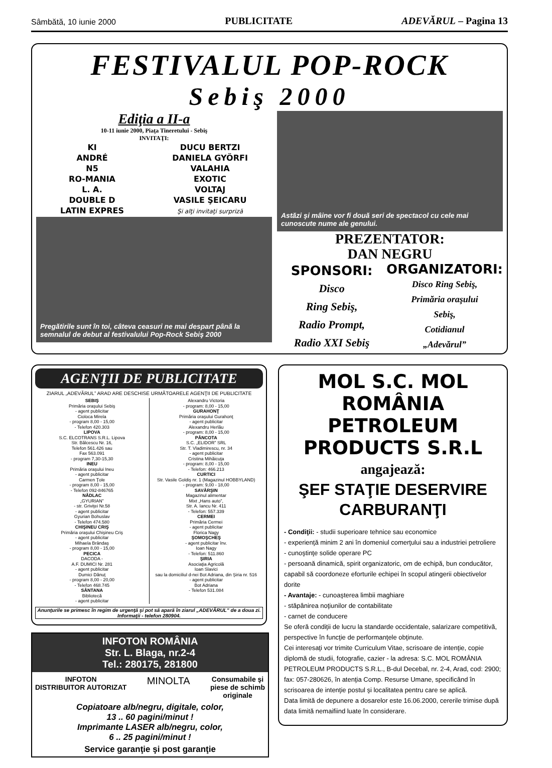Sâmbătă, 10 iunie 2000 PUBLICITATE ADEVĂRUL – Pagina 13
FESTIVALUL POP-ROCK
Sebiş 2000
Ediţia a II-a
10-11 iunie 2000, Piaţa Tineretului - Sebiş
INVITAŢI:
KI
ANDRÉ
N5
RO-MANIA
L. A.
DOUBLE D
LATIN EXPRES
DUCU BERTZI
DANIELA GYÖRFI
VALAHIA
EXOTIC
VOLTAJ
VASILE ŞEICARU
Şi alţi invitaţi surpriză
Pregătirile sunt în toi, câteva ceasuri ne mai despart până la semnalul de debut al festivalului Pop-Rock Sebiş 2000
Astăzi şi mâine vor fi două seri de spectacol cu cele mai cunoscute nume ale genului.
PREZENTATOR:
DAN NEGRU
SPONSORI:
Disco
Ring Sebiş,
Radio Prompt,
Radio XXI Sebiş
ORGANIZATORI:
Disco Ring Sebiş,
Primăria oraşului
Sebiş,
Cotidianul
„Adevărul”
AGENŢII DE PUBLICITATE
ZIARUL „ADEVĂRUL” ARAD ARE DESCHISE URMĂTOARELE AGENŢII DE PUBLICITATE
SEBIŞ
Primăria oraşului Sebiş
- agent publicitar
Cioloca Mirela
- program 8,00 - 15,00
- Telefon 420.303
LIPOVA
S.C. ELCOTRANS S.R.L. Lipova
Str. Bălcescu Nr. 16,
Telefon 561.426 sau
Fax 563.091
- program 7,30-15,30
INEU
Primăria oraşului Ineu
- agent publicitar
Carmen Ţole
- program 8,00 - 15,00
- Telefon 092-846765
NĂDLAC
„GYURIAN”
- str. Griviţei Nr.58
- agent publicitar
Gyurian Bohuslav
- Telefon 474.580
CHIŞINEU CRIŞ
Primăria oraşului Chişineu Criş
- agent publicitar
Mihaela Brândaş
- program 8,00 - 15,00
PECICA
DACODA -
A.F. DUMICI Nr. 281
- agent publicitar
Dumici Dănuţ
- program 8,00 - 20,00
- Telefon 468.745
SÂNTANA
Bibliotecă
- agent publicitar
Alexandru Victoria
- program: 8,00 - 15,00
GURAHONŢ
Primăria oraşului Gurahonţ
- agent publicitar
Alexandru Herlău
- program: 8,00 - 15,00
PÂNCOTA
S.C. „ELIDOR” SRL
Str. T. Vladimirescu, nr. 34
- agent publicitar
Cristina Mihăicuţa
- program: 8,00 - 15,00
- Telefon: 466.213
CURTICI
Str. Vasile Goldiş nr. 1 (Magazinul HOBBYLAND)
- program: 9,00 - 18,00
SAVÂRŞIN
Magazinul alimentar
Mixt „Hans auto”,
Str. A. Iancu Nr. 411
- Telefon: 557.339
CERMEI
Primăria Cermei
- agent publicitar
Florica Nagy
ŞOMOŞCHEŞ
- agent publicitar înv.
Ioan Nagy
- Telefon: 511.860
ŞIRIA
Asociaţia Agricolă
Ioan Slavici
sau la domiciliul d-nei Bot Adriana, din Şiria nr. 516
- agent publicitar
Bot Adriana
- Telefon 531.084
Anunţurile se primesc în regim de urgenţă şi pot să apară în ziarul „ADEVĂRUL” de a doua zi. Informaţii - telefon 280904.
INFOTON ROMÂNIA
Str. L. Blaga, nr.2-4
Tel.: 280175, 281800
INFOTON
DISTRIBUITOR AUTORIZAT MINOLTA Consumabile şi
piese de schimb
originale
Copiatoare alb/negru, digitale, color,
13 .. 60 pagini/minut !
Imprimante LASER alb/negru, color,
6 .. 25 pagini/minut !
Service garanţie şi post garanţie
MOL S.C. MOL ROMÂNIA
PETROLEUM
PRODUCTS S.R.L
angajează:
ŞEF STAŢIE DESERVIRE CARBURANŢI
- Condiţii: - studii superioare tehnice sau economice
- experienţă minim 2 ani în domeniul comerţului sau a industriei petroliere
- cunoştinţe solide operare PC
- persoană dinamică, spirit organizatoric, om de echipă, bun conducător, capabil să coordoneze eforturile echipei în scopul atingerii obiectivelor dorite
- Avantaje: - cunoaşterea limbii maghiare
- stăpânirea noţiunilor de contabilitate
- carnet de conducere
Se oferă condiţii de lucru la standarde occidentale, salarizare competitivă, perspective în funcţie de performanţele obţinute.
Cei interesaţi vor trimite Curriculum Vitae, scrisoare de intenţie, copie diplomă de studii, fotografie, cazier - la adresa: S.C. MOL ROMÂNIA PETROLEUM PRODUCTS S.R.L., B-dul Decebal, nr. 2-4, Arad, cod: 2900; fax: 057-280626, în atenţia Comp. Resurse Umane, specificând în scrisoarea de intenţie postul şi localitatea pentru care se aplică.
Data limită de depunere a dosarelor este 16.06.2000, cererile trimise după data limită nemaifiind luate în considerare.